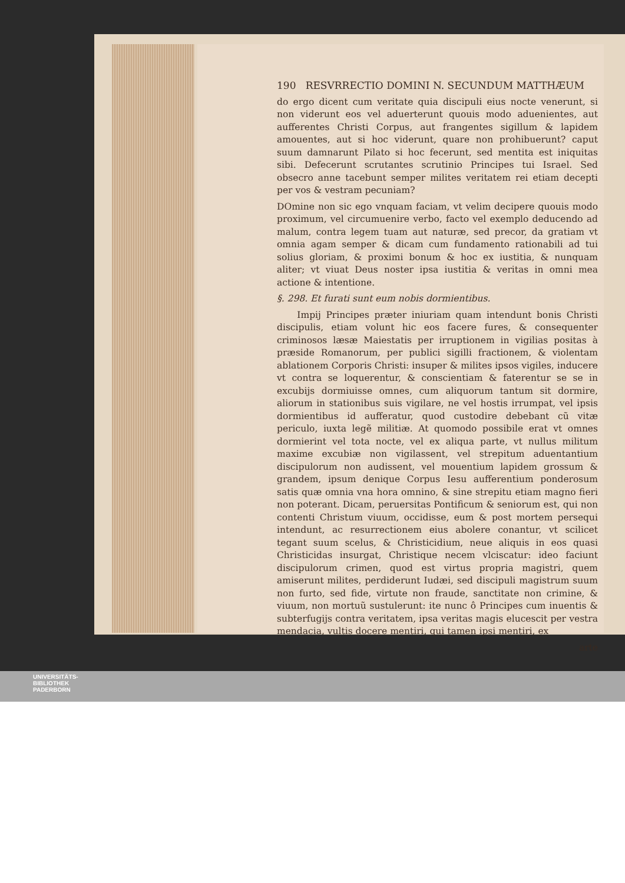190 RESVRRECTIO DOMINI N. SECUNDUM MATTHÆUM
do ergo dicent cum veritate quia discipuli eius nocte venerunt, si non viderunt eos vel aduerterunt quouis modo aduenientes, aut aufferentes Christi Corpus, aut frangentes sigillum & lapidem amouentes, aut si hoc viderunt, quare non prohibuerunt? caput suum damnarunt Pilato si hoc fecerunt, sed mentita est iniquitas sibi. Defecerunt scrutantes scrutinio Principes tui Israel. Sed obsecro anne tacebunt semper milites veritatem rei etiam decepti per vos & vestram pecuniam?
DOmine non sic ego vnquam faciam, vt velim decipere quouis modo proximum, vel circumuenire verbo, facto vel exemplo deducendo ad malum, contra legem tuam aut naturæ, sed precor, da gratiam vt omnia agam semper & dicam cum fundamento rationabili ad tui solius gloriam, & proximi bonum & hoc ex iustitia, & nunquam aliter; vt viuat Deus noster ipsa iustitia & veritas in omni mea actione & intentione.
§. 298. Et furati sunt eum nobis dormientibus.
Impij Principes præter iniuriam quam intendunt bonis Christi discipulis, etiam volunt hic eos facere fures, & consequenter criminosos læsæ Maiestatis per irruptionem in vigilias positas à præside Romanorum, per publici sigilli fractionem, & violentam ablationem Corporis Christi: insuper & milites ipsos vigiles, inducere vt contra se loquerentur, & conscientiam & faterentur se se in excubijs dormiuisse omnes, cum aliquorum tantum sit dormire, aliorum in stationibus suis vigilare, ne vel hostis irrumpat, vel ipsis dormientibus id aufferatur, quod custodire debebant cũ vitæ periculo, iuxta legẽ militiæ. At quomodo possibile erat vt omnes dormierint vel tota nocte, vel ex aliqua parte, vt nullus militum maxime excubiæ non vigilassent, vel strepitum aduentantium discipulorum non audissent, vel mouentium lapidem grossum & grandem, ipsum denique Corpus Iesu aufferentium ponderosum satis quæ omnia vna hora omnino, & sine strepitu etiam magno fieri non poterant. Dicam, peruersitas Pontificum & seniorum est, qui non contenti Christum viuum, occidisse, eum & post mortem persequi intendunt, ac resurrectionem eius abolere conantur, vt scilicet tegant suum scelus, & Christicidium, neue aliquis in eos quasi Christicidas insurgat, Christique necem vlciscatur: ideo faciunt discipulorum crimen, quod est virtus propria magistri, quem amiserunt milites, perdiderunt Iudæi, sed discipuli magistrum suum non furto, sed fide, virtute non fraude, sanctitate non crimine, & viuum, non mortuũ sustulerunt: ite nunc ô Principes cum inuentis & subterfugijs contra veritatem, ipsa veritas magis elucescit per vestra mendacia, vultis docere mentiri, qui tamen ipsi mentiri, ex
arte
UNIVERSITÄTS-
BIBLIOTHEK
PADERBORN